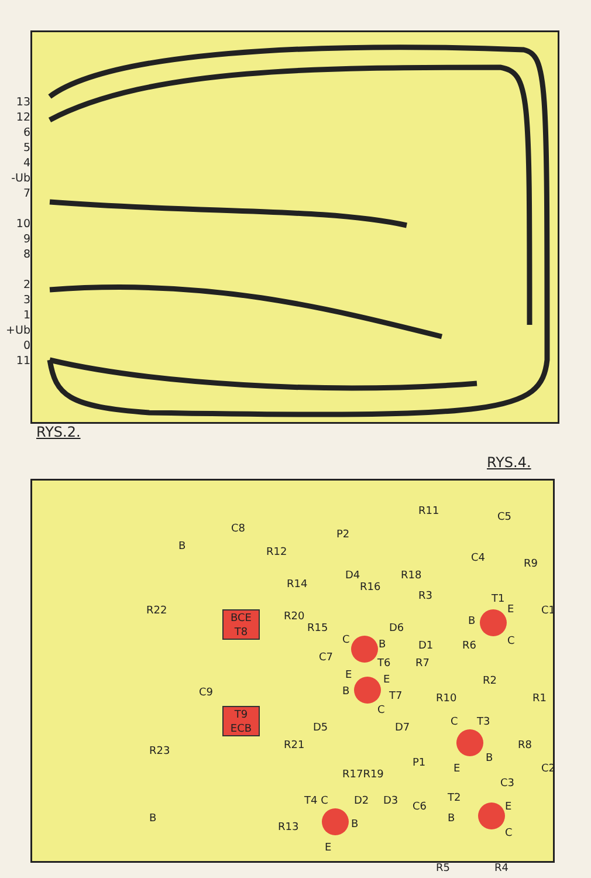13
12
6
5
4
-Ub
7
10
9
8
2
3
1
+Ub
0
11
RYS.2.
RYS.4.
R11 C5
C8 P2
B R12 C4 R9
D4 R18
R14 R16
R3 T1
R22 R20 C1
BCE
T8
R15 D6
B
E
C
C B
T6
D1 R6
C7 R7
E
B
E
T7
C
C9
R2
R1 R10
T9
ECB
D5 D7 C T3
R21 R23 R8
B P1 E C2 R17R19
C3
T4 C D2 D3 C6
T2
B B B
E
C R13
E
R5 R4